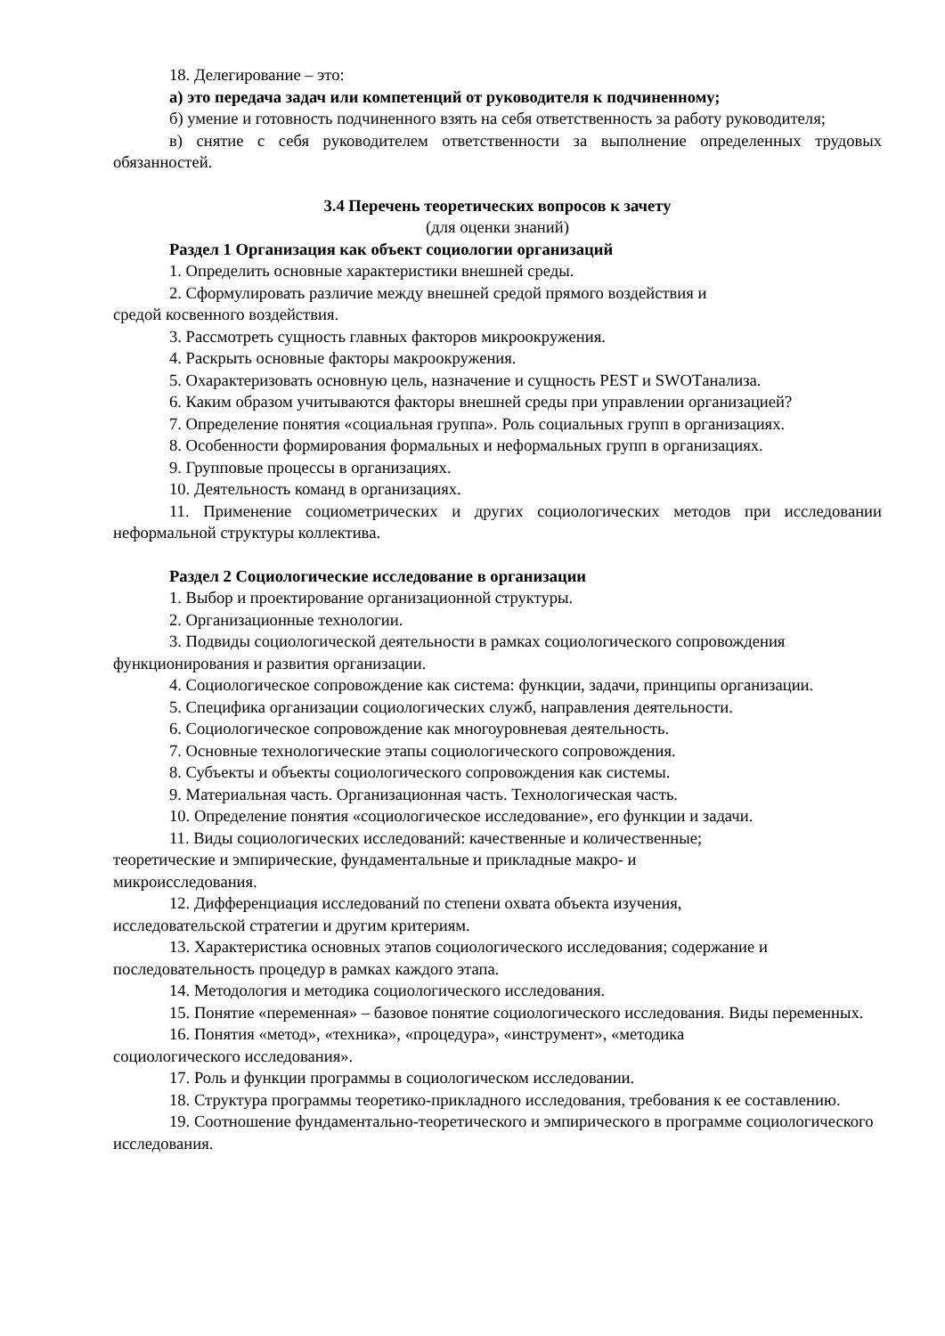18. Делегирование – это:
а) это передача задач или компетенций от руководителя к подчиненному;
б) умение и готовность подчиненного взять на себя ответственность за работу руководителя;
в) снятие с себя руководителем ответственности за выполнение определенных трудовых обязанностей.
3.4 Перечень теоретических вопросов к зачету
(для оценки знаний)
Раздел 1 Организация как объект социологии организаций
1. Определить основные характеристики внешней среды.
2. Сформулировать различие между внешней средой прямого воздействия и
средой косвенного воздействия.
3. Рассмотреть сущность главных факторов микроокружения.
4. Раскрыть основные факторы макроокружения.
5. Охарактеризовать основную цель, назначение и сущность PEST и SWOTанализа.
6. Каким образом учитываются факторы внешней среды при управлении организацией?
7. Определение понятия «социальная группа». Роль социальных групп в организациях.
8. Особенности формирования формальных и неформальных групп в организациях.
9. Групповые процессы в организациях.
10. Деятельность команд в организациях.
11. Применение социометрических и других социологических методов при исследовании неформальной структуры коллектива.
Раздел 2 Социологические исследование в организации
1. Выбор и проектирование организационной структуры.
2. Организационные технологии.
3. Подвиды социологической деятельности в рамках социологического сопровождения функционирования и развития организации.
4. Социологическое сопровождение как система: функции, задачи, принципы организации.
5. Специфика организации социологических служб, направления деятельности.
6. Социологическое сопровождение как многоуровневая деятельность.
7. Основные технологические этапы социологического сопровождения.
8. Субъекты и объекты социологического сопровождения как системы.
9. Материальная часть. Организационная часть. Технологическая часть.
10. Определение понятия «социологическое исследование», его функции и задачи.
11. Виды социологических исследований: качественные и количественные;
теоретические и эмпирические, фундаментальные и прикладные макро- и
микроисследования.
12. Дифференциация исследований по степени охвата объекта изучения,
исследовательской стратегии и другим критериям.
13. Характеристика основных этапов социологического исследования; содержание и последовательность процедур в рамках каждого этапа.
14. Методология и методика социологического исследования.
15. Понятие «переменная» – базовое понятие социологического исследования. Виды переменных.
16. Понятия «метод», «техника», «процедура», «инструмент», «методика
социологического исследования».
17. Роль и функции программы в социологическом исследовании.
18. Структура программы теоретико-прикладного исследования, требования к ее составлению.
19. Соотношение фундаментально-теоретического и эмпирического в программе социологического исследования.